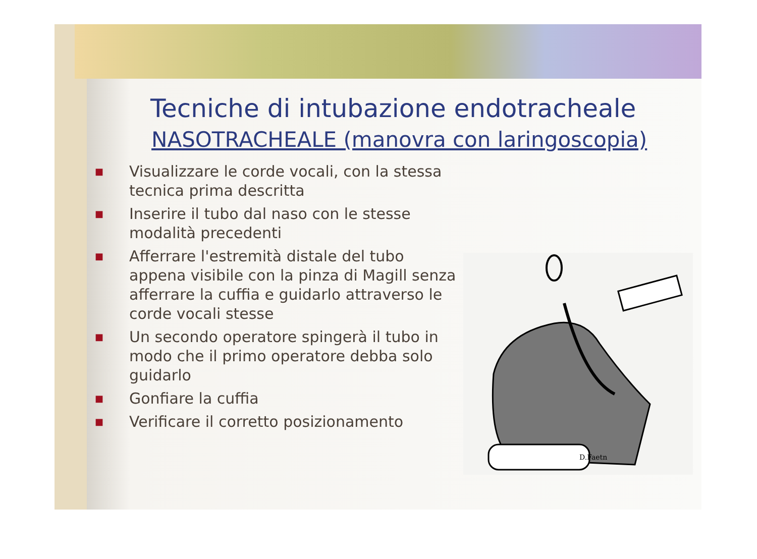Tecniche di intubazione endotracheale
NASOTRACHEALE (manovra con laringoscopia)
■ Visualizzare le corde vocali, con la stessa tecnica prima descritta
■ Inserire il tubo dal naso con le stesse modalità precedenti
■ Afferrare l'estremità distale del tubo appena visibile con la pinza di Magill senza afferrare la cuffia e guidarlo attraverso le corde vocali stesse
■ Un secondo operatore spingerà il tubo in modo che il primo operatore debba solo guidarlo
■ Gonfiare la cuffia
■ Verificare il corretto posizionamento
D.Faetn